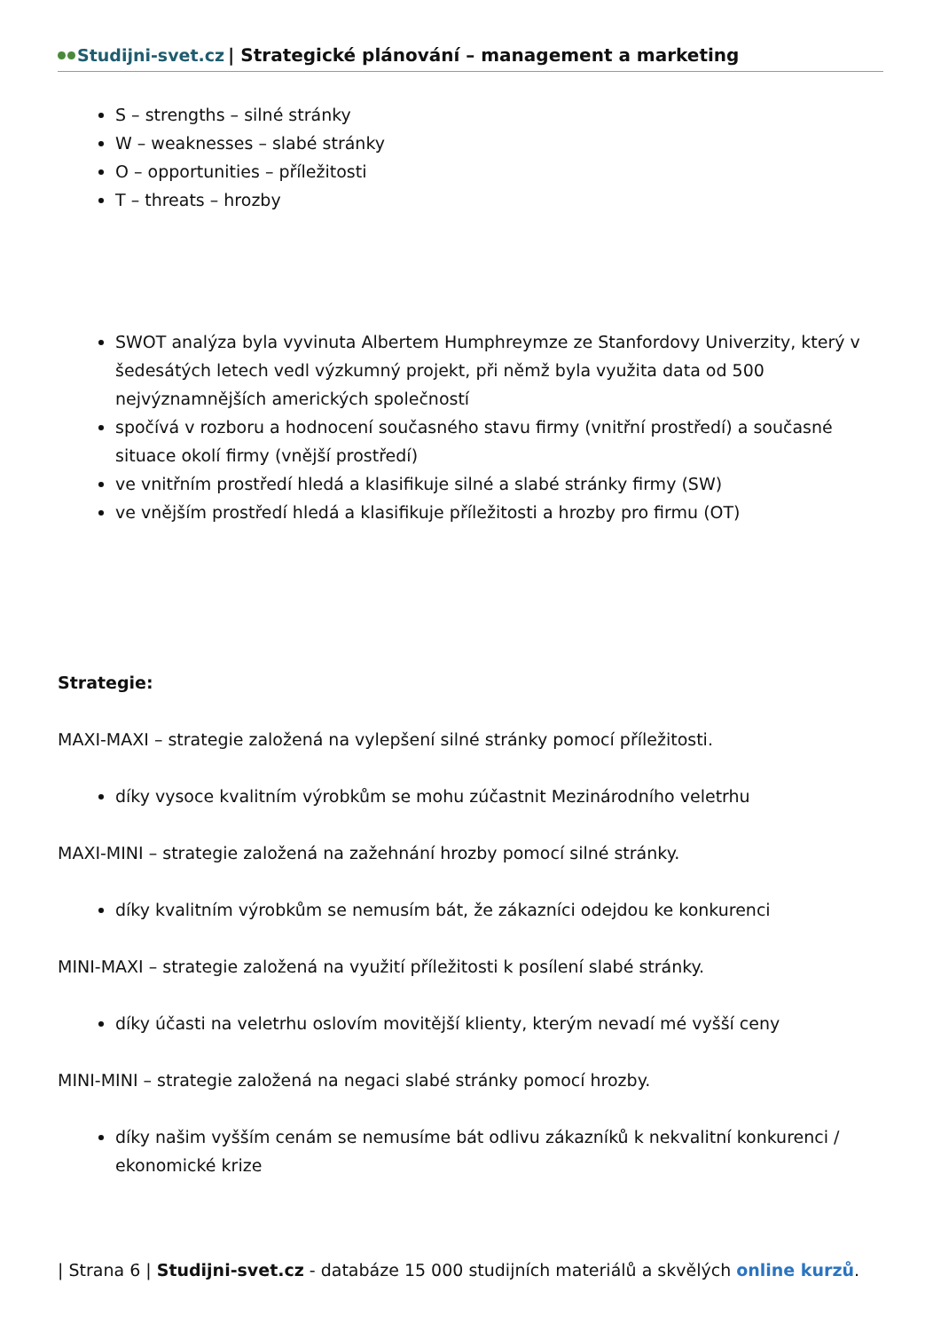Studijni-svet.cz | Strategické plánování – management a marketing
S – strengths – silné stránky
W – weaknesses – slabé stránky
O – opportunities – příležitosti
T – threats – hrozby
SWOT analýza byla vyvinuta Albertem Humphreymze ze Stanfordovy Univerzity, který v šedesátých letech vedl výzkumný projekt, při němž byla využita data od 500 nejvýznamnějších amerických společností
spočívá v rozboru a hodnocení současného stavu firmy (vnitřní prostředí) a současné situace okolí firmy (vnější prostředí)
ve vnitřním prostředí hledá a klasifikuje silné a slabé stránky firmy (SW)
ve vnějším prostředí hledá a klasifikuje příležitosti a hrozby pro firmu (OT)
Strategie:
MAXI-MAXI – strategie založená na vylepšení silné stránky pomocí příležitosti.
díky vysoce kvalitním výrobkům se mohu zúčastnit Mezinárodního veletrhu
MAXI-MINI – strategie založená na zažehnání hrozby pomocí silné stránky.
díky kvalitním výrobkům se nemusím bát, že zákazníci odejdou ke konkurenci
MINI-MAXI – strategie založená na využití příležitosti k posílení slabé stránky.
díky účasti na veletrhu oslovím movitější klienty, kterým nevadí mé vyšší ceny
MINI-MINI – strategie založená na negaci slabé stránky pomocí hrozby.
díky našim vyšším cenám se nemusíme bát odlivu zákazníků k nekvalitní konkurenci / ekonomické krize
| Strana 6 | Studijni-svet.cz - databáze 15 000 studijních materiálů a skvělých online kurzů.